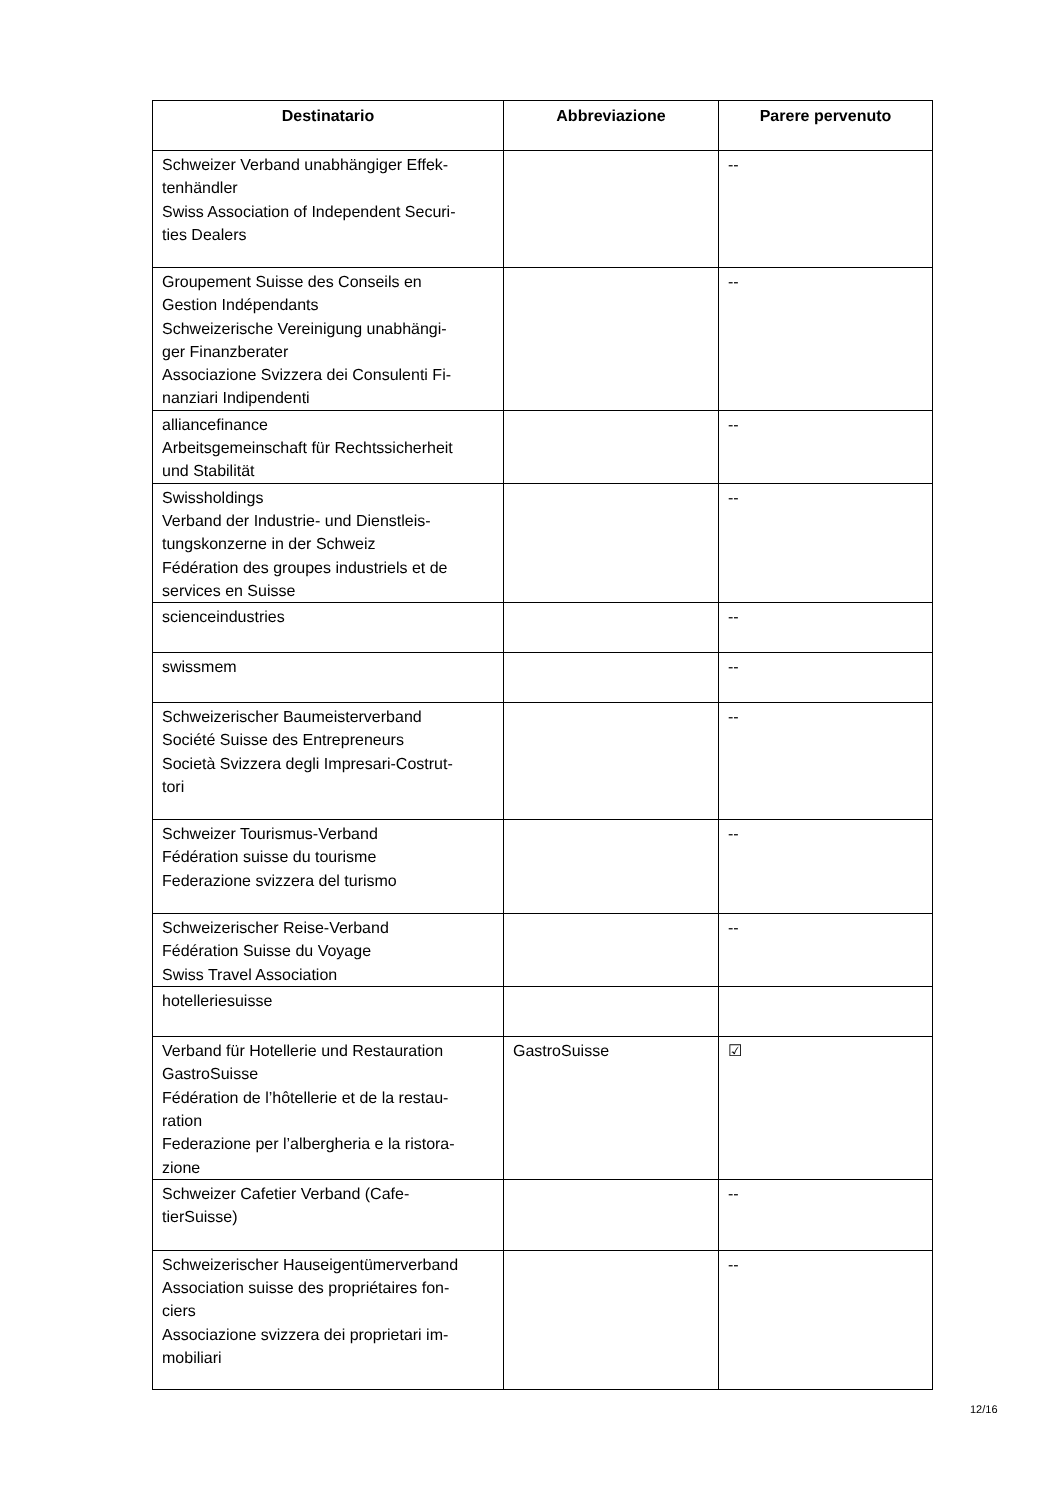| Destinatario | Abbreviazione | Parere pervenuto |
| --- | --- | --- |
| Schweizer Verband unabhängiger Effek- tenhändler Swiss Association of Independent Securi- ties Dealers | | -- |
| Groupement Suisse des Conseils en Gestion Indépendants Schweizerische Vereinigung unabhängi- ger Finanzberater Associazione Svizzera dei Consulenti Fi- nanziari Indipendenti | | -- |
| alliancefinance Arbeitsgemeinschaft für Rechtssicherheit und Stabilität | | -- |
| Swissholdings Verband der Industrie- und Dienstleis- tungskonzerne in der Schweiz Fédération des groupes industriels et de services en Suisse | | -- |
| scienceindustries | | -- |
| swissmem | | -- |
| Schweizerischer Baumeisterverband Société Suisse des Entrepreneurs Società Svizzera degli Impresari-Costrut- tori | | -- |
| Schweizer Tourismus-Verband Fédération suisse du tourisme Federazione svizzera del turismo | | -- |
| Schweizerischer Reise-Verband Fédération Suisse du Voyage Swiss Travel Association | | -- |
| hotelleriesuisse | | |
| Verband für Hotellerie und Restauration GastroSuisse Fédération de l’hôtellerie et de la restau- ration Federazione per l’albergheria e la ristora- zione | GastroSuisse | ☑ |
| Schweizer Cafetier Verband (Cafe- tierSuisse) | | -- |
| Schweizerischer Hauseigentümerverband Association suisse des propriétaires fon- ciers Associazione svizzera dei proprietari im- mobiliari | | -- |
12/16